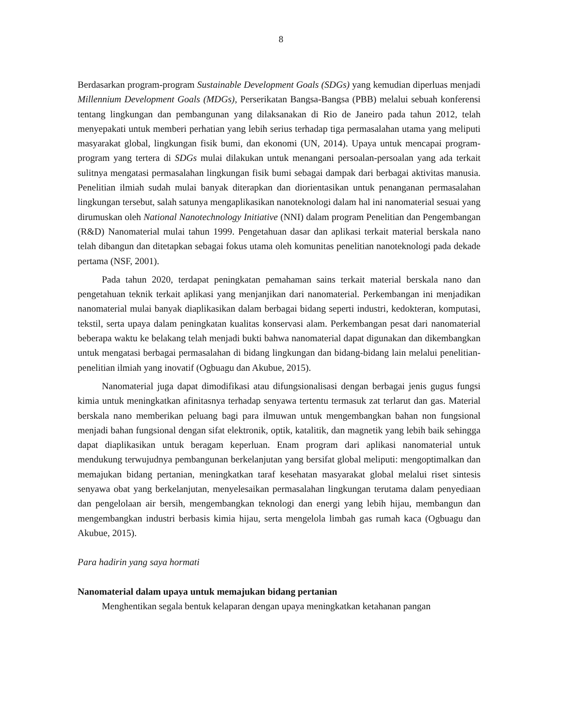8
Berdasarkan program-program Sustainable Development Goals (SDGs) yang kemudian diperluas menjadi Millennium Development Goals (MDGs), Perserikatan Bangsa-Bangsa (PBB) melalui sebuah konferensi tentang lingkungan dan pembangunan yang dilaksanakan di Rio de Janeiro pada tahun 2012, telah menyepakati untuk memberi perhatian yang lebih serius terhadap tiga permasalahan utama yang meliputi masyarakat global, lingkungan fisik bumi, dan ekonomi (UN, 2014). Upaya untuk mencapai program-program yang tertera di SDGs mulai dilakukan untuk menangani persoalan-persoalan yang ada terkait sulitnya mengatasi permasalahan lingkungan fisik bumi sebagai dampak dari berbagai aktivitas manusia. Penelitian ilmiah sudah mulai banyak diterapkan dan diorientasikan untuk penanganan permasalahan lingkungan tersebut, salah satunya mengaplikasikan nanoteknologi dalam hal ini nanomaterial sesuai yang dirumuskan oleh National Nanotechnology Initiative (NNI) dalam program Penelitian dan Pengembangan (R&D) Nanomaterial mulai tahun 1999. Pengetahuan dasar dan aplikasi terkait material berskala nano telah dibangun dan ditetapkan sebagai fokus utama oleh komunitas penelitian nanoteknologi pada dekade pertama (NSF, 2001).
Pada tahun 2020, terdapat peningkatan pemahaman sains terkait material berskala nano dan pengetahuan teknik terkait aplikasi yang menjanjikan dari nanomaterial. Perkembangan ini menjadikan nanomaterial mulai banyak diaplikasikan dalam berbagai bidang seperti industri, kedokteran, komputasi, tekstil, serta upaya dalam peningkatan kualitas konservasi alam. Perkembangan pesat dari nanomaterial beberapa waktu ke belakang telah menjadi bukti bahwa nanomaterial dapat digunakan dan dikembangkan untuk mengatasi berbagai permasalahan di bidang lingkungan dan bidang-bidang lain melalui penelitian-penelitian ilmiah yang inovatif (Ogbuagu dan Akubue, 2015).
Nanomaterial juga dapat dimodifikasi atau difungsionalisasi dengan berbagai jenis gugus fungsi kimia untuk meningkatkan afinitasnya terhadap senyawa tertentu termasuk zat terlarut dan gas. Material berskala nano memberikan peluang bagi para ilmuwan untuk mengembangkan bahan non fungsional menjadi bahan fungsional dengan sifat elektronik, optik, katalitik, dan magnetik yang lebih baik sehingga dapat diaplikasikan untuk beragam keperluan. Enam program dari aplikasi nanomaterial untuk mendukung terwujudnya pembangunan berkelanjutan yang bersifat global meliputi: mengoptimalkan dan memajukan bidang pertanian, meningkatkan taraf kesehatan masyarakat global melalui riset sintesis senyawa obat yang berkelanjutan, menyelesaikan permasalahan lingkungan terutama dalam penyediaan dan pengelolaan air bersih, mengembangkan teknologi dan energi yang lebih hijau, membangun dan mengembangkan industri berbasis kimia hijau, serta mengelola limbah gas rumah kaca (Ogbuagu dan Akubue, 2015).
Para hadirin yang saya hormati
Nanomaterial dalam upaya untuk memajukan bidang pertanian
Menghentikan segala bentuk kelaparan dengan upaya meningkatkan ketahanan pangan